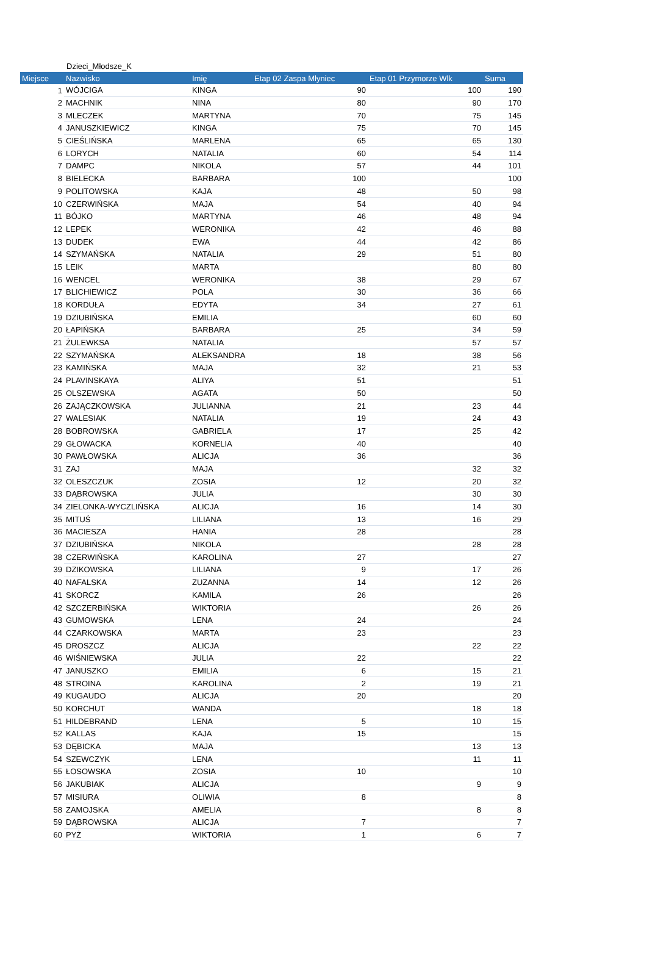Dzieci_Młodsze_K
| Miejsce | Nazwisko | Imię | Etap 02 Zaspa Młyniec | Etap 01 Przymorze Wlk | Suma |
| --- | --- | --- | --- | --- | --- |
| 1 | WÓJCIGA | KINGA | 90 | 100 | 190 |
| 2 | MACHNIK | NINA | 80 | 90 | 170 |
| 3 | MLECZEK | MARTYNA | 70 | 75 | 145 |
| 4 | JANUSZKIEWICZ | KINGA | 75 | 70 | 145 |
| 5 | CIEŚLIŃSKA | MARLENA | 65 | 65 | 130 |
| 6 | LORYCH | NATALIA | 60 | 54 | 114 |
| 7 | DAMPC | NIKOLA | 57 | 44 | 101 |
| 8 | BIELECKA | BARBARA | 100 | | 100 |
| 9 | POLITOWSKA | KAJA | 48 | 50 | 98 |
| 10 | CZERWIŃSKA | MAJA | 54 | 40 | 94 |
| 11 | BÓJKO | MARTYNA | 46 | 48 | 94 |
| 12 | LEPEK | WERONIKA | 42 | 46 | 88 |
| 13 | DUDEK | EWA | 44 | 42 | 86 |
| 14 | SZYMAŃSKA | NATALIA | 29 | 51 | 80 |
| 15 | LEIK | MARTA | | 80 | 80 |
| 16 | WENCEL | WERONIKA | 38 | 29 | 67 |
| 17 | BLICHIEWICZ | POLA | 30 | 36 | 66 |
| 18 | KORDUŁA | EDYTA | 34 | 27 | 61 |
| 19 | DZIUBIŃSKA | EMILIA | | 60 | 60 |
| 20 | ŁAPIŃSKA | BARBARA | 25 | 34 | 59 |
| 21 | ŻULEWKSA | NATALIA | | 57 | 57 |
| 22 | SZYMAŃSKA | ALEKSANDRA | 18 | 38 | 56 |
| 23 | KAMIŃSKA | MAJA | 32 | 21 | 53 |
| 24 | PLAVINSKAYA | ALIYA | 51 | | 51 |
| 25 | OLSZEWSKA | AGATA | 50 | | 50 |
| 26 | ZAJĄCZKOWSKA | JULIANNA | 21 | 23 | 44 |
| 27 | WALESIAK | NATALIA | 19 | 24 | 43 |
| 28 | BOBROWSKA | GABRIELA | 17 | 25 | 42 |
| 29 | GŁOWACKA | KORNELIA | 40 | | 40 |
| 30 | PAWŁOWSKA | ALICJA | 36 | | 36 |
| 31 | ZAJ | MAJA | | 32 | 32 |
| 32 | OLESZCZUK | ZOSIA | 12 | 20 | 32 |
| 33 | DĄBROWSKA | JULIA | | 30 | 30 |
| 34 | ZIELONKA-WYCZLIŃSKA | ALICJA | 16 | 14 | 30 |
| 35 | MITUŚ | LILIANA | 13 | 16 | 29 |
| 36 | MACIESZA | HANIA | 28 | | 28 |
| 37 | DZIUBIŃSKA | NIKOLA | | 28 | 28 |
| 38 | CZERWIŃSKA | KAROLINA | 27 | | 27 |
| 39 | DZIKOWSKA | LILIANA | 9 | 17 | 26 |
| 40 | NAFALSKA | ZUZANNA | 14 | 12 | 26 |
| 41 | SKORCZ | KAMILA | 26 | | 26 |
| 42 | SZCZERBIŃSKA | WIKTORIA | | 26 | 26 |
| 43 | GUMOWSKA | LENA | 24 | | 24 |
| 44 | CZARKOWSKA | MARTA | 23 | | 23 |
| 45 | DROSZCZ | ALICJA | | 22 | 22 |
| 46 | WIŚNIEWSKA | JULIA | 22 | | 22 |
| 47 | JANUSZKO | EMILIA | 6 | 15 | 21 |
| 48 | STROINA | KAROLINA | 2 | 19 | 21 |
| 49 | KUGAUDO | ALICJA | 20 | | 20 |
| 50 | KORCHUT | WANDA | | 18 | 18 |
| 51 | HILDEBRAND | LENA | 5 | 10 | 15 |
| 52 | KALLAS | KAJA | 15 | | 15 |
| 53 | DĘBICKA | MAJA | | 13 | 13 |
| 54 | SZEWCZYK | LENA | | 11 | 11 |
| 55 | ŁOSOWSKA | ZOSIA | 10 | | 10 |
| 56 | JAKUBIAK | ALICJA | | 9 | 9 |
| 57 | MISIURA | OLIWIA | 8 | | 8 |
| 58 | ZAMOJSKA | AMELIA | | 8 | 8 |
| 59 | DĄBROWSKA | ALICJA | 7 | | 7 |
| 60 | PYŻ | WIKTORIA | 1 | 6 | 7 |